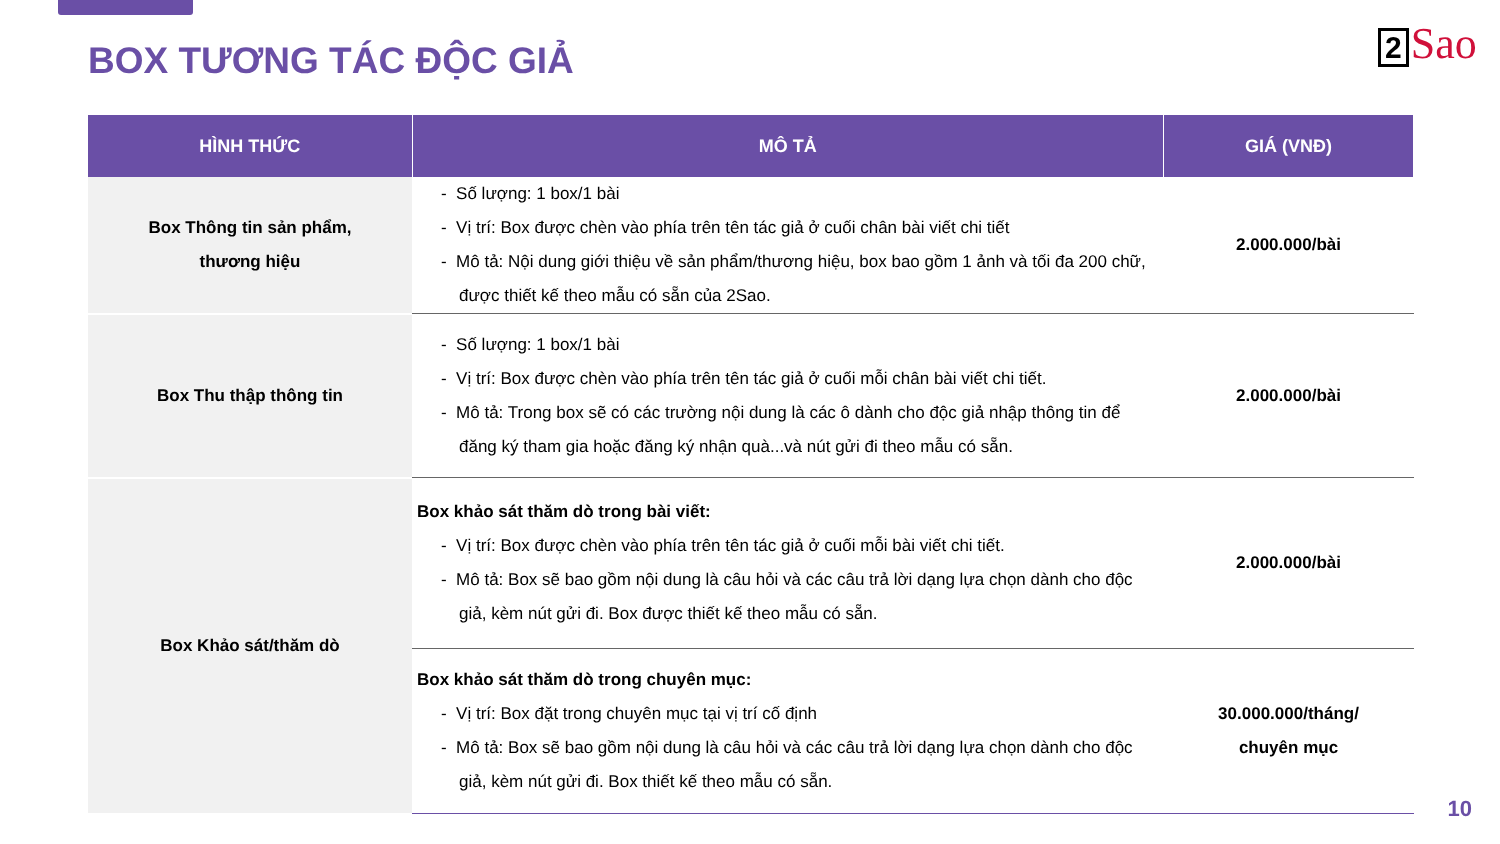BOX TƯƠNG TÁC ĐỘC GIẢ 2 Sao
| HÌNH THỨC | MÔ TẢ | GIÁ (VNĐ) |
| --- | --- | --- |
| Box Thông tin sản phẩm, thương hiệu | - Số lượng: 1 box/1 bài - Vị trí: Box được chèn vào phía trên tên tác giả ở cuối chân bài viết chi tiết - Mô tả: Nội dung giới thiệu về sản phẩm/thương hiệu, box bao gồm 1 ảnh và tối đa 200 chữ, được thiết kế theo mẫu có sẵn của 2Sao. | 2.000.000/bài |
| Box Thu thập thông tin | - Số lượng: 1 box/1 bài - Vị trí: Box được chèn vào phía trên tên tác giả ở cuối mỗi chân bài viết chi tiết. - Mô tả: Trong box sẽ có các trường nội dung là các ô dành cho độc giả nhập thông tin để đăng ký tham gia hoặc đăng ký nhận quà...và nút gửi đi theo mẫu có sẵn. | 2.000.000/bài |
| Box Khảo sát/thăm dò | Box khảo sát thăm dò trong bài viết: - Vị trí: Box được chèn vào phía trên tên tác giả ở cuối mỗi bài viết chi tiết. - Mô tả: Box sẽ bao gồm nội dung là câu hỏi và các câu trả lời dạng lựa chọn dành cho độc giả, kèm nút gửi đi. Box được thiết kế theo mẫu có sẵn. | 2.000.000/bài |
| | Box khảo sát thăm dò trong chuyên mục: - Vị trí: Box đặt trong chuyên mục tại vị trí cố định - Mô tả: Box sẽ bao gồm nội dung là câu hỏi và các câu trả lời dạng lựa chọn dành cho độc giả, kèm nút gửi đi. Box thiết kế theo mẫu có sẵn. | 30.000.000/tháng/ chuyên mục |
10